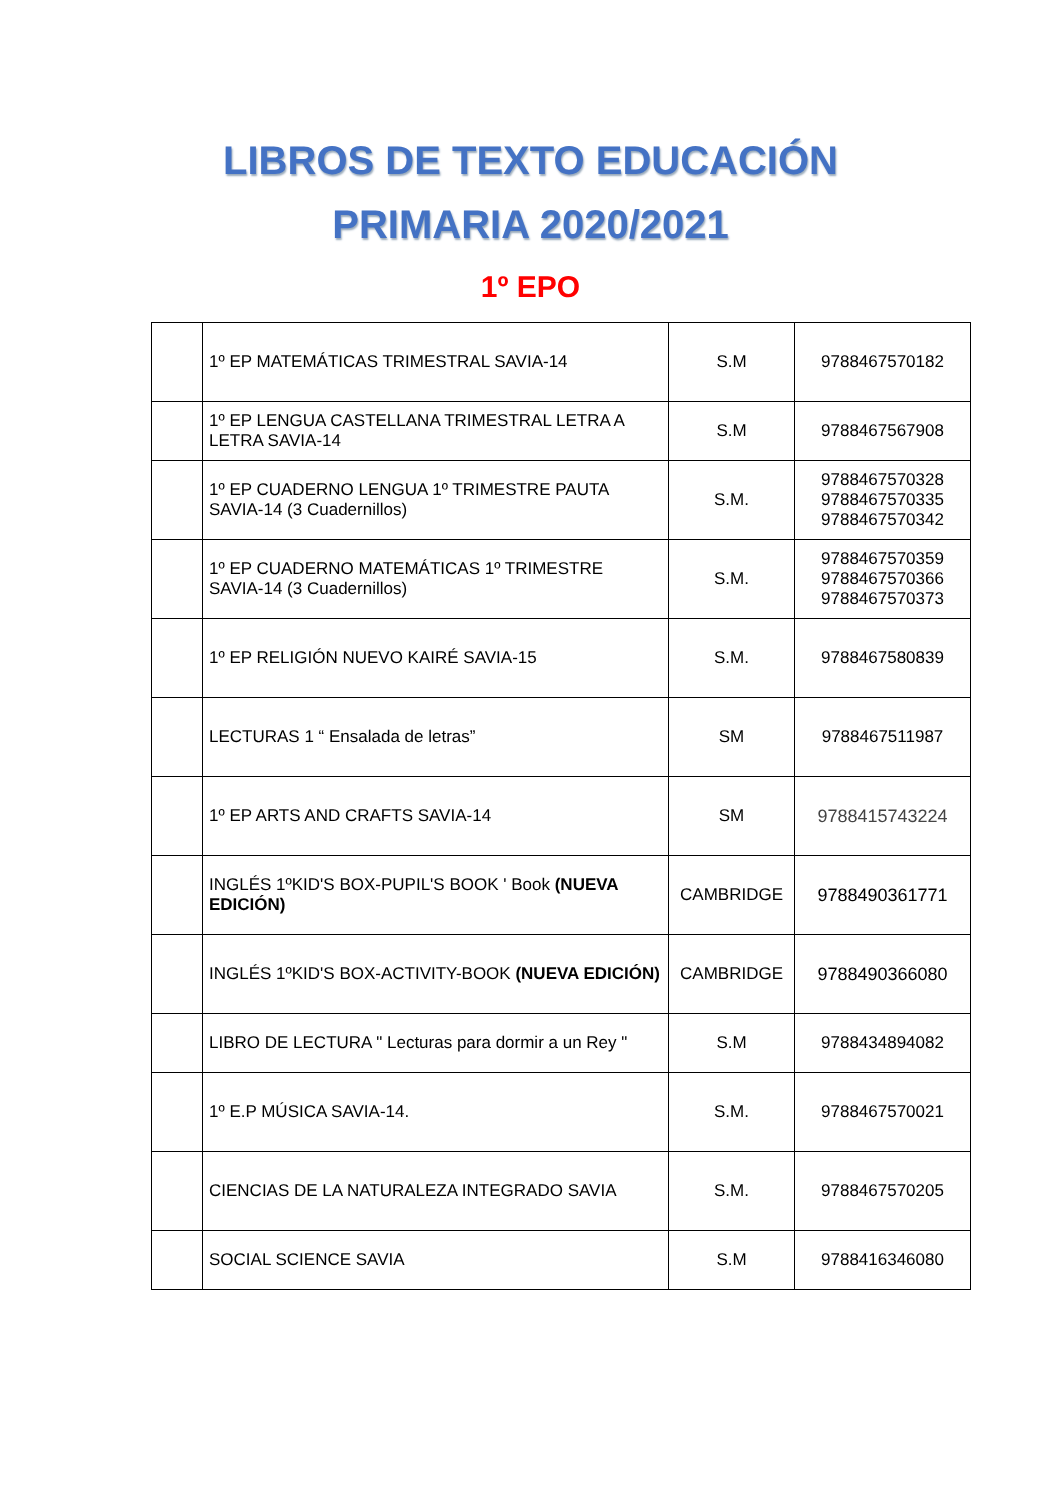LIBROS DE TEXTO EDUCACIÓN
PRIMARIA 2020/2021
1º EPO
| | 1º EP MATEMÁTICAS TRIMESTRAL SAVIA-14 | S.M | 9788467570182 |
| | 1º EP LENGUA CASTELLANA TRIMESTRAL LETRA A LETRA SAVIA-14 | S.M | 9788467567908 |
| | 1º EP CUADERNO LENGUA 1º TRIMESTRE PAUTA SAVIA-14 (3 Cuadernillos) | S.M. | 9788467570328 9788467570335 9788467570342 |
| | 1º EP CUADERNO MATEMÁTICAS 1º TRIMESTRE SAVIA-14 (3 Cuadernillos) | S.M. | 9788467570359 9788467570366 9788467570373 |
| | 1º EP RELIGIÓN NUEVO KAIRÉ SAVIA-15 | S.M. | 9788467580839 |
| | LECTURAS 1 “ Ensalada de letras” | SM | 9788467511987 |
| | 1º EP ARTS AND CRAFTS SAVIA-14 | SM | 9788415743224 |
| | INGLÉS 1ºKID'S BOX-PUPIL'S BOOK ' Book (NUEVA EDICIÓN) | CAMBRIDGE | 9788490361771 |
| | INGLÉS 1ºKID'S BOX-ACTIVITY-BOOK (NUEVA EDICIÓN) | CAMBRIDGE | 9788490366080 |
| | LIBRO DE LECTURA " Lecturas para dormir a un Rey " | S.M | 9788434894082 |
| | 1º E.P MÚSICA SAVIA-14. | S.M. | 9788467570021 |
| | CIENCIAS DE LA NATURALEZA INTEGRADO SAVIA | S.M. | 9788467570205 |
| | SOCIAL SCIENCE SAVIA | S.M | 9788416346080 |